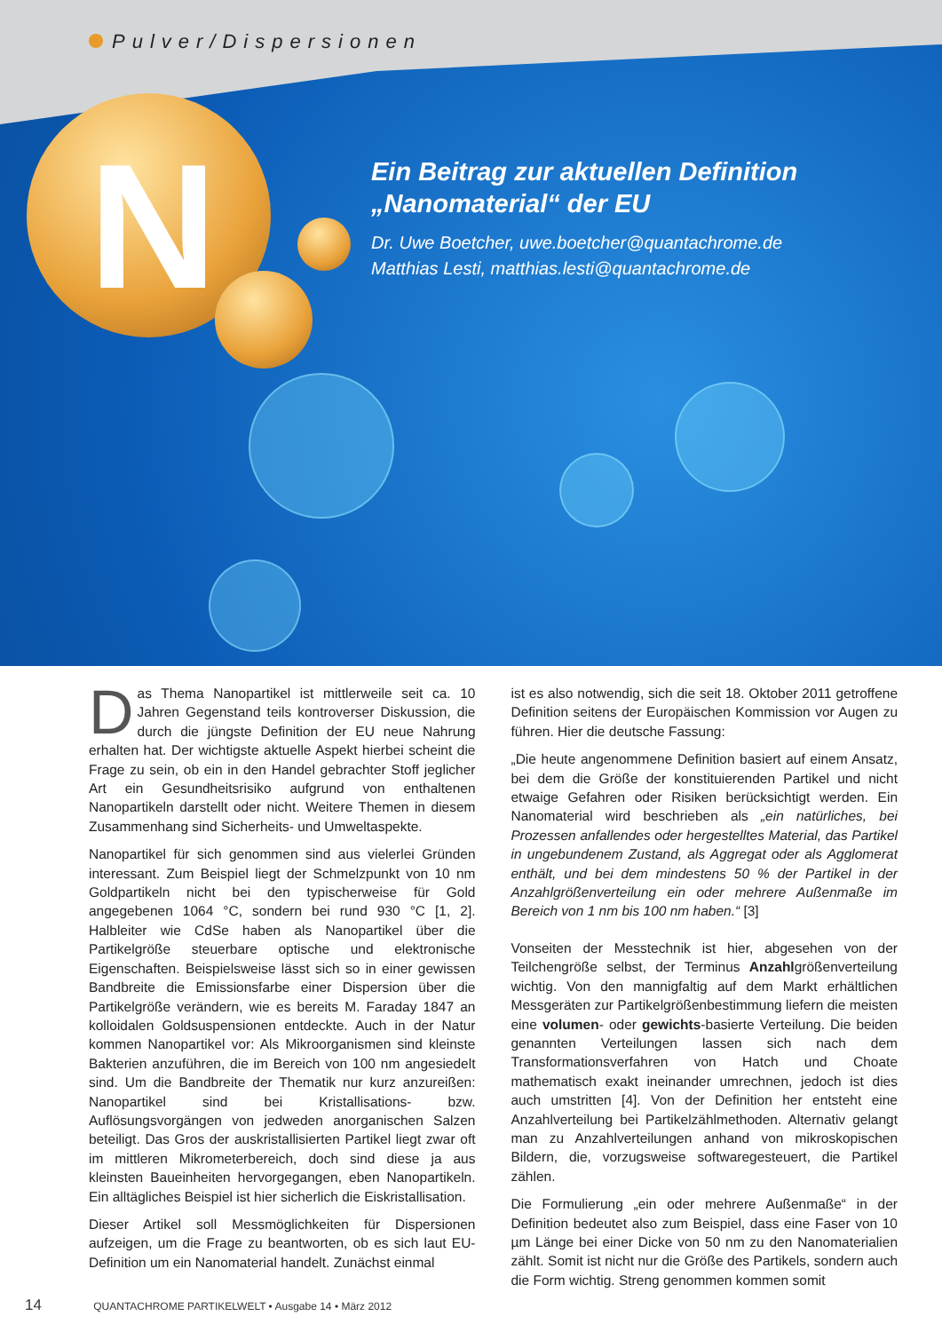Pulver/Dispersionen
N
Ein Beitrag zur aktuellen Definition „Nanomaterial“ der EU
Dr. Uwe Boetcher, uwe.boetcher@quantachrome.de
Matthias Lesti, matthias.lesti@quantachrome.de
Das Thema Nanopartikel ist mittlerweile seit ca. 10 Jahren Gegenstand teils kontroverser Diskussion, die durch die jüngste Definition der EU neue Nahrung erhalten hat. Der wichtigste aktuelle Aspekt hierbei scheint die Frage zu sein, ob ein in den Handel gebrachter Stoff jeglicher Art ein Gesundheitsrisiko aufgrund von enthaltenen Nanopartikeln darstellt oder nicht. Weitere Themen in diesem Zusammenhang sind Sicherheits- und Umweltaspekte.
Nanopartikel für sich genommen sind aus vielerlei Gründen interessant. Zum Beispiel liegt der Schmelzpunkt von 10 nm Goldpartikeln nicht bei den typischerweise für Gold angegebenen 1064 °C, sondern bei rund 930 °C [1, 2]. Halbleiter wie CdSe haben als Nanopartikel über die Partikelgröße steuerbare optische und elektronische Eigenschaften. Beispielsweise lässt sich so in einer gewissen Bandbreite die Emissionsfarbe einer Dispersion über die Partikelgröße verändern, wie es bereits M. Faraday 1847 an kolloidalen Goldsuspensionen entdeckte. Auch in der Natur kommen Nanopartikel vor: Als Mikroorganismen sind kleinste Bakterien anzuführen, die im Bereich von 100 nm angesiedelt sind. Um die Bandbreite der Thematik nur kurz anzureißen: Nanopartikel sind bei Kristallisations- bzw. Auflösungsvorgängen von jedweden anorganischen Salzen beteiligt. Das Gros der auskristallisierten Partikel liegt zwar oft im mittleren Mikrometerbereich, doch sind diese ja aus kleinsten Baueinheiten hervorgegangen, eben Nanopartikeln. Ein alltägliches Beispiel ist hier sicherlich die Eiskristallisation.
Dieser Artikel soll Messmöglichkeiten für Dispersionen aufzeigen, um die Frage zu beantworten, ob es sich laut EU-Definition um ein Nanomaterial handelt. Zunächst einmal
ist es also notwendig, sich die seit 18. Oktober 2011 getroffene Definition seitens der Europäischen Kommission vor Augen zu führen. Hier die deutsche Fassung:
„Die heute angenommene Definition basiert auf einem Ansatz, bei dem die Größe der konstituierenden Partikel und nicht etwaige Gefahren oder Risiken berücksichtigt werden. Ein Nanomaterial wird beschrieben als „ein natürliches, bei Prozessen anfallendes oder hergestelltes Material, das Partikel in ungebundenem Zustand, als Aggregat oder als Agglomerat enthält, und bei dem mindestens 50 % der Partikel in der Anzahlgrößenverteilung ein oder mehrere Außenmaße im Bereich von 1 nm bis 100 nm haben.“ [3]
Vonseiten der Messtechnik ist hier, abgesehen von der Teilchengröße selbst, der Terminus Anzahlgrößenverteilung wichtig. Von den mannigfaltig auf dem Markt erhältlichen Messgeräten zur Partikelgrößenbestimmung liefern die meisten eine volumen- oder gewichts-basierte Verteilung. Die beiden genannten Verteilungen lassen sich nach dem Transformationsverfahren von Hatch und Choate mathematisch exakt ineinander umrechnen, jedoch ist dies auch umstritten [4]. Von der Definition her entsteht eine Anzahlverteilung bei Partikelzählmethoden. Alternativ gelangt man zu Anzahlverteilungen anhand von mikroskopischen Bildern, die, vorzugsweise softwaregesteuert, die Partikel zählen.
Die Formulierung „ein oder mehrere Außenmaße“ in der Definition bedeutet also zum Beispiel, dass eine Faser von 10 µm Länge bei einer Dicke von 50 nm zu den Nanomaterialien zählt. Somit ist nicht nur die Größe des Partikels, sondern auch die Form wichtig. Streng genommen kommen somit
14 QUANTACHROME PARTIKELWELT • Ausgabe 14 • März 2012